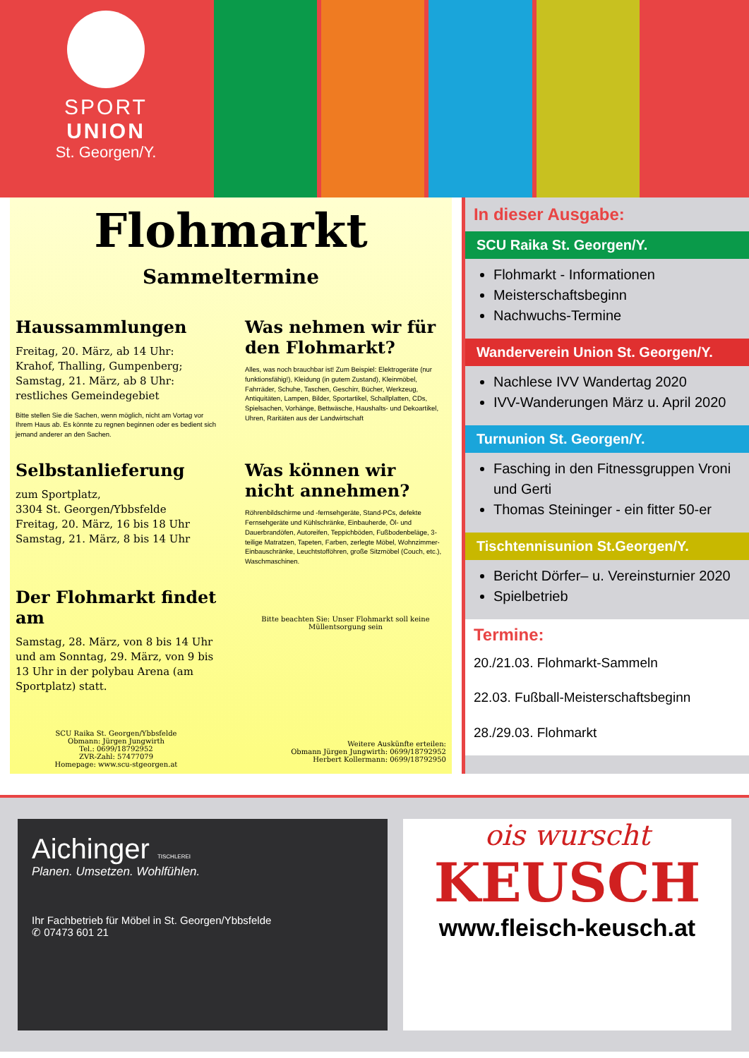SPORT
UNION
St. Georgen/Y.
Flohmarkt
Sammeltermine
Haussammlungen
Freitag, 20. März, ab 14 Uhr: Krahof, Thalling, Gumpenberg;
Samstag, 21. März, ab 8 Uhr: restliches Gemeindegebiet
Bitte stellen Sie die Sachen, wenn möglich, nicht am Vortag vor Ihrem Haus ab. Es könnte zu regnen beginnen oder es bedient sich jemand anderer an den Sachen.
Was nehmen wir für den Flohmarkt?
Alles, was noch brauchbar ist! Zum Beispiel: Elektrogeräte (nur funktionsfähig!), Kleidung (in gutem Zustand), Kleinmöbel, Fahrräder, Schuhe, Taschen, Geschirr, Bücher, Werkzeug, Antiquitäten, Lampen, Bilder, Sportartikel, Schallplatten, CDs, Spielsachen, Vorhänge, Bettwäsche, Haushalts- und Dekoartikel, Uhren, Raritäten aus der Landwirtschaft
Selbstanlieferung
zum Sportplatz,
3304 St. Georgen/Ybbsfelde
Freitag, 20. März, 16 bis 18 Uhr
Samstag, 21. März, 8 bis 14 Uhr
Was können wir nicht annehmen?
Röhrenbildschirme und -fernsehgeräte, Stand-PCs, defekte Fernsehgeräte und Kühlschränke, Einbauherde, Öl- und Dauerbrandöfen, Autoreifen, Teppichböden, Fußbodenbeläge, 3-teilige Matratzen, Tapeten, Farben, zerlegte Möbel, Wohnzimmer-Einbauschränke, Leuchtstofföhren, große Sitzmöbel (Couch, etc.), Waschmaschinen.
Der Flohmarkt findet am
Samstag, 28. März, von 8 bis 14 Uhr und am Sonntag, 29. März, von 9 bis 13 Uhr in der polybau Arena (am Sportplatz) statt.
Bitte beachten Sie: Unser Flohmarkt soll keine Müllentsorgung sein
SCU Raika St. Georgen/Ybbsfelde
Obmann: Jürgen Jungwirth
Tel.: 0699/18792952
ZVR-Zahl: 57477079
Homepage: www.scu-stgeorgen.at
Weitere Auskünfte erteilen:
Obmann Jürgen Jungwirth: 0699/18792952
Herbert Kollermann: 0699/18792950
In dieser Ausgabe:
SCU Raika St. Georgen/Y.
Flohmarkt - Informationen
Meisterschaftsbeginn
Nachwuchs-Termine
Wanderverein Union St. Georgen/Y.
Nachlese IVV Wandertag 2020
IVV-Wanderungen März u. April 2020
Turnunion St. Georgen/Y.
Fasching in den Fitnessgruppen Vroni und Gerti
Thomas Steininger - ein fitter 50-er
Tischtennisunion St.Georgen/Y.
Bericht Dörfer– u. Vereinsturnier 2020
Spielbetrieb
Termine:
20./21.03. Flohmarkt-Sammeln
22.03. Fußball-Meisterschaftsbeginn
28./29.03. Flohmarkt
Aichinger TISCHLEREI
Planen. Umsetzen. Wohlfühlen.
Ihr Fachbetrieb für Möbel in St. Georgen/Ybbsfelde
✆ 07473 601 21
ois wurscht
KEUSCH
www.fleisch-keusch.at